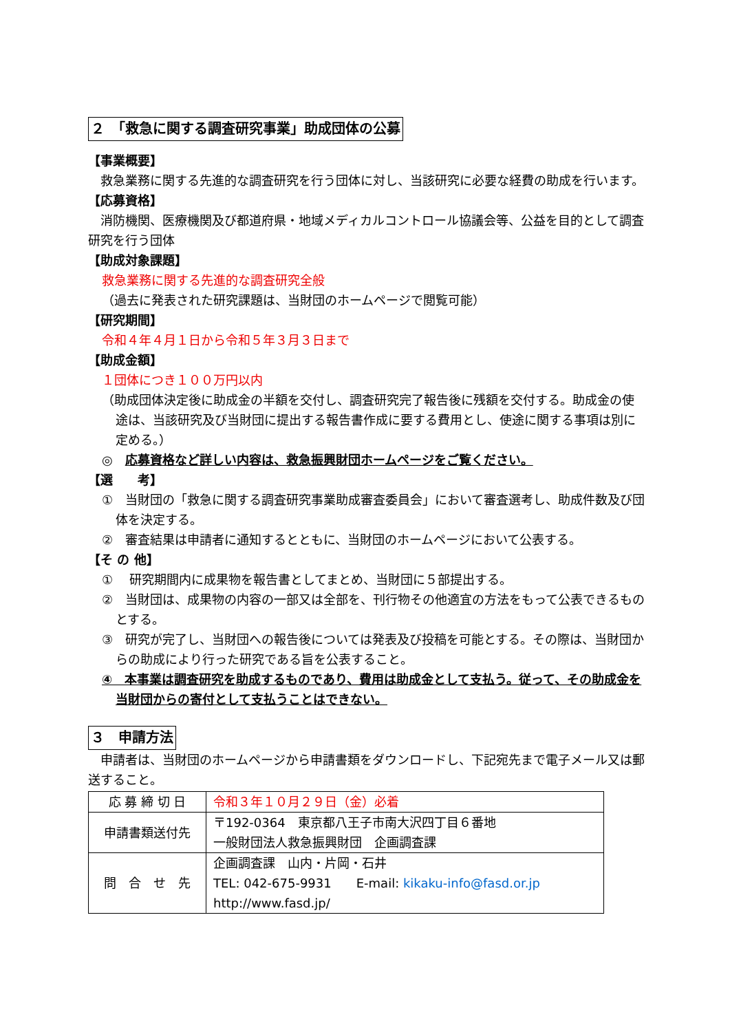２　「救急に関する調査研究事業」助成団体の公募
【事業概要】
　救急業務に関する先進的な調査研究を行う団体に対し、当該研究に必要な経費の助成を行います。
【応募資格】
　消防機関、医療機関及び都道府県・地域メディカルコントロール協議会等、公益を目的として調査研究を行う団体
【助成対象課題】
救急業務に関する先進的な調査研究全般
（過去に発表された研究課題は、当財団のホームページで閲覧可能）
【研究期間】
令和４年４月１日から令和５年３月３日まで
【助成金額】
１団体につき１００万円以内
（助成団体決定後に助成金の半額を交付し、調査研究完了報告後に残額を交付する。助成金の使途は、当該研究及び当財団に提出する報告書作成に要する費用とし、使途に関する事項は別に定める。）
◎　応募資格など詳しい内容は、救急振興財団ホームページをご覧ください。
【選　　考】
①　当財団の「救急に関する調査研究事業助成審査委員会」において審査選考し、助成件数及び団体を決定する。
②　審査結果は申請者に通知するとともに、当財団のホームページにおいて公表する。
【そ の 他】
①　 研究期間内に成果物を報告書としてまとめ、当財団に５部提出する。
②　当財団は、成果物の内容の一部又は全部を、刊行物その他適宜の方法をもって公表できるものとする。
③　研究が完了し、当財団への報告後については発表及び投稿を可能とする。その際は、当財団からの助成により行った研究である旨を公表すること。
④　本事業は調査研究を助成するものであり、費用は助成金として支払う。従って、その助成金を当財団からの寄付として支払うことはできない。
３　申請方法
　申請者は、当財団のホームページから申請書類をダウンロードし、下記宛先まで電子メール又は郵送すること。
| 応 募 締 切 日 | 令和３年１０月２９日（金）必着 |
| 申請書類送付先 | 〒192-0364 東京都八王子市南大沢四丁目６番地 一般財団法人救急振興財団 企画調査課 |
| 問 合 せ 先 | 企画調査課 山内・片岡・石井 TEL: 042-675-9931 E-mail: kikaku-info@fasd.or.jp http://www.fasd.jp/ |